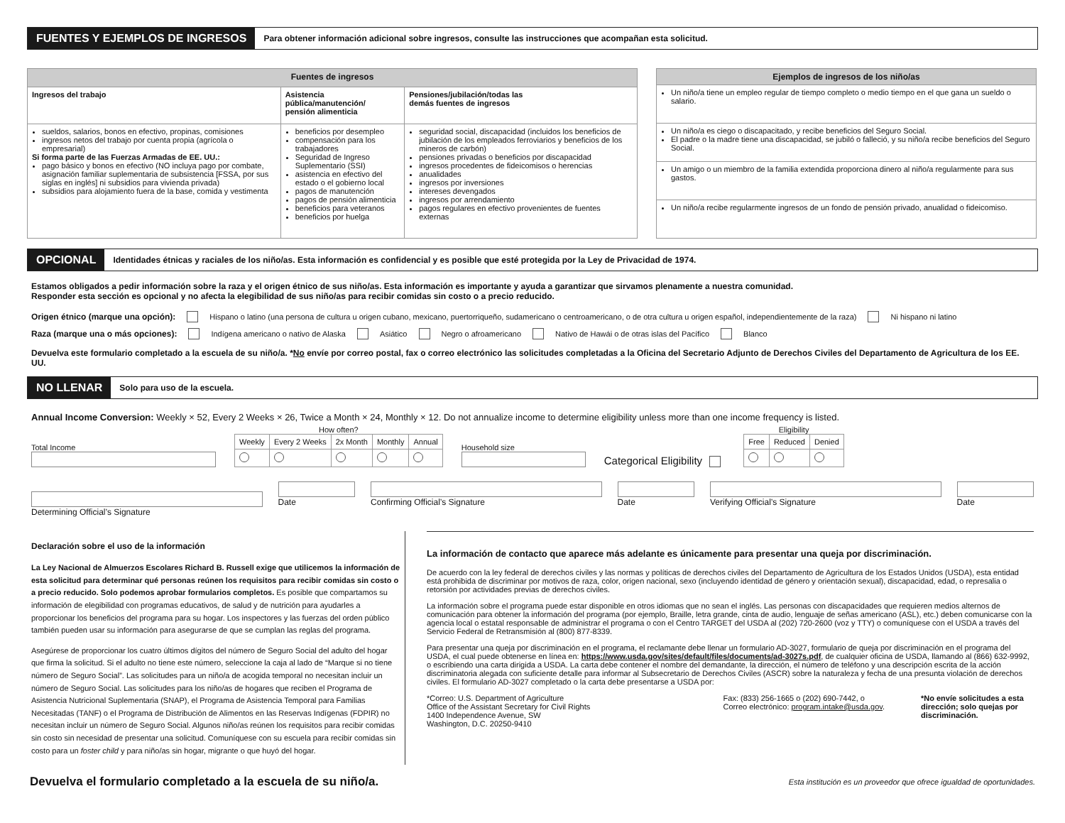FUENTES Y EJEMPLOS DE INGRESOS Para obtener información adicional sobre ingresos, consulte las instrucciones que acompañan esta solicitud.
| Fuentes de ingresos | | |
| --- | --- | --- |
| Ingresos del trabajo | Asistencia pública/manutención/ pensión alimenticia | Pensiones/jubilación/todas las demás fuentes de ingresos |
| sueldos, salarios, bonos en efectivo, propinas, comisiones ingresos netos del trabajo por cuenta propia (agrícola o empresarial) Si forma parte de las Fuerzas Armadas de EE. UU.: pago básico y bonos en efectivo (NO incluya pago por combate, asignación familiar suplementaria de subsistencia [FSSA, por sus siglas en inglés] ni subsidios para vivienda privada) subsidios para alojamiento fuera de la base, comida y vestimenta | beneficios por desempleo compensación para los trabajadores Seguridad de Ingreso Suplementario (SSI) asistencia en efectivo del estado o el gobierno local pagos de manutención pagos de pensión alimenticia beneficios para veteranos beneficios por huelga | seguridad social, discapacidad (incluidos los beneficios de jubilación de los empleados ferroviarios y beneficios de los mineros de carbón) pensiones privadas o beneficios por discapacidad ingresos procedentes de fideicomisos o herencias anualidades ingresos por inversiones intereses devengados ingresos por arrendamiento pagos regulares en efectivo provenientes de fuentes externas |
| Ejemplos de ingresos de los niño/as |
| --- |
| Un niño/a tiene un empleo regular de tiempo completo o medio tiempo en el que gana un sueldo o salario. |
| Un niño/a es ciego o discapacitado, y recibe beneficios del Seguro Social. El padre o la madre tiene una discapacidad, se jubiló o falleció, y su niño/a recibe beneficios del Seguro Social. |
| Un amigo o un miembro de la familia extendida proporciona dinero al niño/a regularmente para sus gastos. |
| Un niño/a recibe regularmente ingresos de un fondo de pensión privado, anualidad o fideicomiso. |
OPCIONAL Identidades étnicas y raciales de los niño/as. Esta información es confidencial y es posible que esté protegida por la Ley de Privacidad de 1974.
Estamos obligados a pedir información sobre la raza y el origen étnico de sus niño/as. Esta información es importante y ayuda a garantizar que sirvamos plenamente a nuestra comunidad.
Responder esta sección es opcional y no afecta la elegibilidad de sus niño/as para recibir comidas sin costo o a precio reducido.
Origen étnico (marque una opción): Hispano o latino (una persona de cultura u origen cubano, mexicano, puertorriqueño, sudamericano o centroamericano, o de otra cultura u origen español, independientemente de la raza) Ni hispano ni latino
Raza (marque una o más opciones): Indígena americano o nativo de Alaska Asiático Negro o afroamericano Nativo de Hawái o de otras islas del Pacífico Blanco
Devuelva este formulario completado a la escuela de su niño/a. *No envíe por correo postal, fax o correo electrónico las solicitudes completadas a la Oficina del Secretario Adjunto de Derechos Civiles del Departamento de Agricultura de los EE. UU.
NO LLENAR Solo para uso de la escuela.
Annual Income Conversion: Weekly × 52, Every 2 Weeks × 26, Twice a Month × 24, Monthly × 12. Do not annualize income to determine eligibility unless more than one income frequency is listed.
Total Income
How often?
| Weekly | Every 2 Weeks | 2x Month | Monthly | Annual |
Household size
Categorical Eligibility
Eligibility
| Free | Reduced | Denied |
Determining Official’s Signature
Date Confirming Official’s Signature
Date Verifying Official’s Signature Date
Declaración sobre el uso de la información
La Ley Nacional de Almuerzos Escolares Richard B. Russell exige que utilicemos la información de esta solicitud para determinar qué personas reúnen los requisitos para recibir comidas sin costo o a precio reducido. Solo podemos aprobar formularios completos. Es posible que compartamos su información de elegibilidad con programas educativos, de salud y de nutrición para ayudarles a proporcionar los beneficios del programa para su hogar. Los inspectores y las fuerzas del orden público también pueden usar su información para asegurarse de que se cumplan las reglas del programa.
Asegúrese de proporcionar los cuatro últimos dígitos del número de Seguro Social del adulto del hogar que firma la solicitud. Si el adulto no tiene este número, seleccione la caja al lado de “Marque si no tiene número de Seguro Social”. Las solicitudes para un niño/a de acogida temporal no necesitan incluir un número de Seguro Social. Las solicitudes para los niño/as de hogares que reciben el Programa de Asistencia Nutricional Suplementaria (SNAP), el Programa de Asistencia Temporal para Familias Necesitadas (TANF) o el Programa de Distribución de Alimentos en las Reservas Indígenas (FDPIR) no necesitan incluir un número de Seguro Social. Algunos niño/as reúnen los requisitos para recibir comidas sin costo sin necesidad de presentar una solicitud. Comuníquese con su escuela para recibir comidas sin costo para un foster child y para niño/as sin hogar, migrante o que huyó del hogar.
La información de contacto que aparece más adelante es únicamente para presentar una queja por discriminación.
De acuerdo con la ley federal de derechos civiles y las normas y políticas de derechos civiles del Departamento de Agricultura de los Estados Unidos (USDA), esta entidad está prohibida de discriminar por motivos de raza, color, origen nacional, sexo (incluyendo identidad de género y orientación sexual), discapacidad, edad, o represalia o retorsión por actividades previas de derechos civiles.
La información sobre el programa puede estar disponible en otros idiomas que no sean el inglés. Las personas con discapacidades que requieren medios alternos de comunicación para obtener la información del programa (por ejemplo, Braille, letra grande, cinta de audio, lenguaje de señas americano (ASL), etc.) deben comunicarse con la agencia local o estatal responsable de administrar el programa o con el Centro TARGET del USDA al (202) 720-2600 (voz y TTY) o comuníquese con el USDA a través del Servicio Federal de Retransmisión al (800) 877-8339.
Para presentar una queja por discriminación en el programa, el reclamante debe llenar un formulario AD-3027, formulario de queja por discriminación en el programa del USDA, el cual puede obtenerse en línea en: https://www.usda.gov/sites/default/files/documents/ad-3027s.pdf, de cualquier oficina de USDA, llamando al (866) 632-9992, o escribiendo una carta dirigida a USDA. La carta debe contener el nombre del demandante, la dirección, el número de teléfono y una descripción escrita de la acción discriminatoria alegada con suficiente detalle para informar al Subsecretario de Derechos Civiles (ASCR) sobre la naturaleza y fecha de una presunta violación de derechos civiles. El formulario AD-3027 completado o la carta debe presentarse a USDA por:
*Correo: U.S. Department of Agriculture
Office of the Assistant Secretary for Civil Rights
1400 Independence Avenue, SW
Washington, D.C. 20250-9410
Fax: (833) 256-1665 o (202) 690-7442, o
Correo electrónico: program.intake@usda.gov.
*No envíe solicitudes a esta dirección; solo quejas por discriminación.
Devuelva el formulario completado a la escuela de su niño/a. Esta institución es un proveedor que ofrece igualdad de oportunidades.